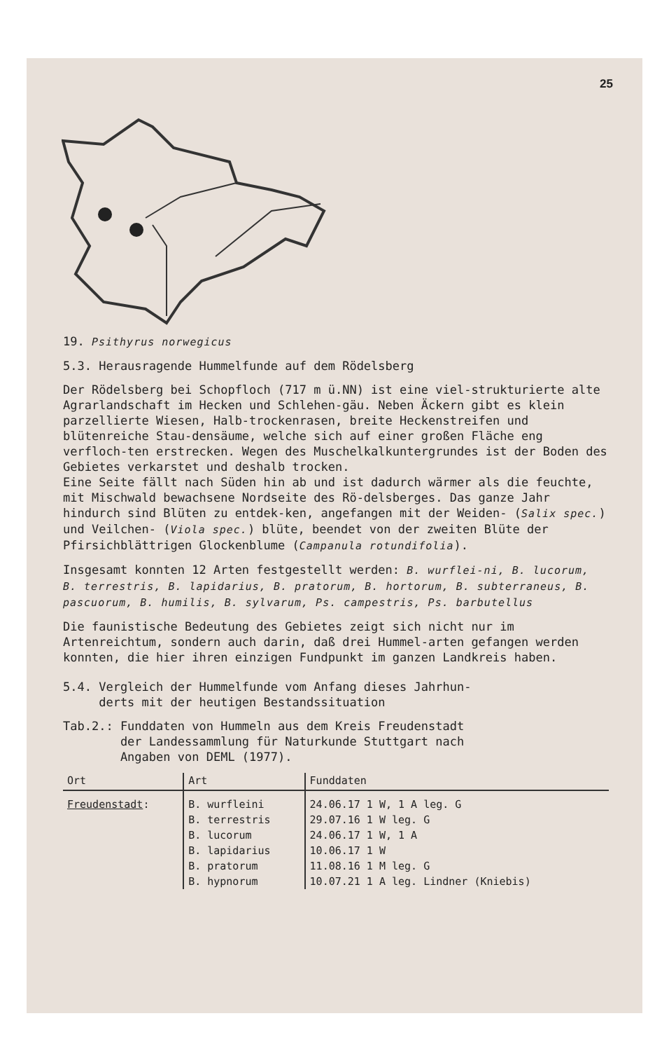25
19. Psithyrus norwegicus
5.3. Herausragende Hummelfunde auf dem Rödelsberg
Der Rödelsberg bei Schopfloch (717 m ü.NN) ist eine viel-strukturierte alte Agrarlandschaft im Hecken und Schlehen-gäu. Neben Äckern gibt es klein parzellierte Wiesen, Halb-trockenrasen, breite Heckenstreifen und blütenreiche Stau-densäume, welche sich auf einer großen Fläche eng verfloch-ten erstrecken. Wegen des Muschelkalkuntergrundes ist der Boden des Gebietes verkarstet und deshalb trocken.
Eine Seite fällt nach Süden hin ab und ist dadurch wärmer als die feuchte, mit Mischwald bewachsene Nordseite des Rö-delsberges. Das ganze Jahr hindurch sind Blüten zu entdek-ken, angefangen mit der Weiden- (Salix spec.) und Veilchen- (Viola spec.) blüte, beendet von der zweiten Blüte der Pfirsichblättrigen Glockenblume (Campanula rotundifolia).
Insgesamt konnten 12 Arten festgestellt werden: B. wurflei-ni, B. lucorum, B. terrestris, B. lapidarius, B. pratorum, B. hortorum, B. subterraneus, B. pascuorum, B. humilis, B. sylvarum, Ps. campestris, Ps. barbutellus
Die faunistische Bedeutung des Gebietes zeigt sich nicht nur im Artenreichtum, sondern auch darin, daß drei Hummel-arten gefangen werden konnten, die hier ihren einzigen Fundpunkt im ganzen Landkreis haben.
5.4. Vergleich der Hummelfunde vom Anfang dieses Jahrhun-
derts mit der heutigen Bestandssituation
Tab.2.: Funddaten von Hummeln aus dem Kreis Freudenstadt
der Landessammlung für Naturkunde Stuttgart nach
Angaben von DEML (1977).
| Ort | Art | Funddaten |
| --- | --- | --- |
| Freudenstadt : | B. wurfleini | 24.06.17 1 W, 1 A leg. G |
| | B. terrestris | 29.07.16 1 W leg. G |
| | B. lucorum | 24.06.17 1 W, 1 A |
| | B. lapidarius | 10.06.17 1 W |
| | B. pratorum | 11.08.16 1 M leg. G |
| | B. hypnorum | 10.07.21 1 A leg. Lindner (Kniebis) |